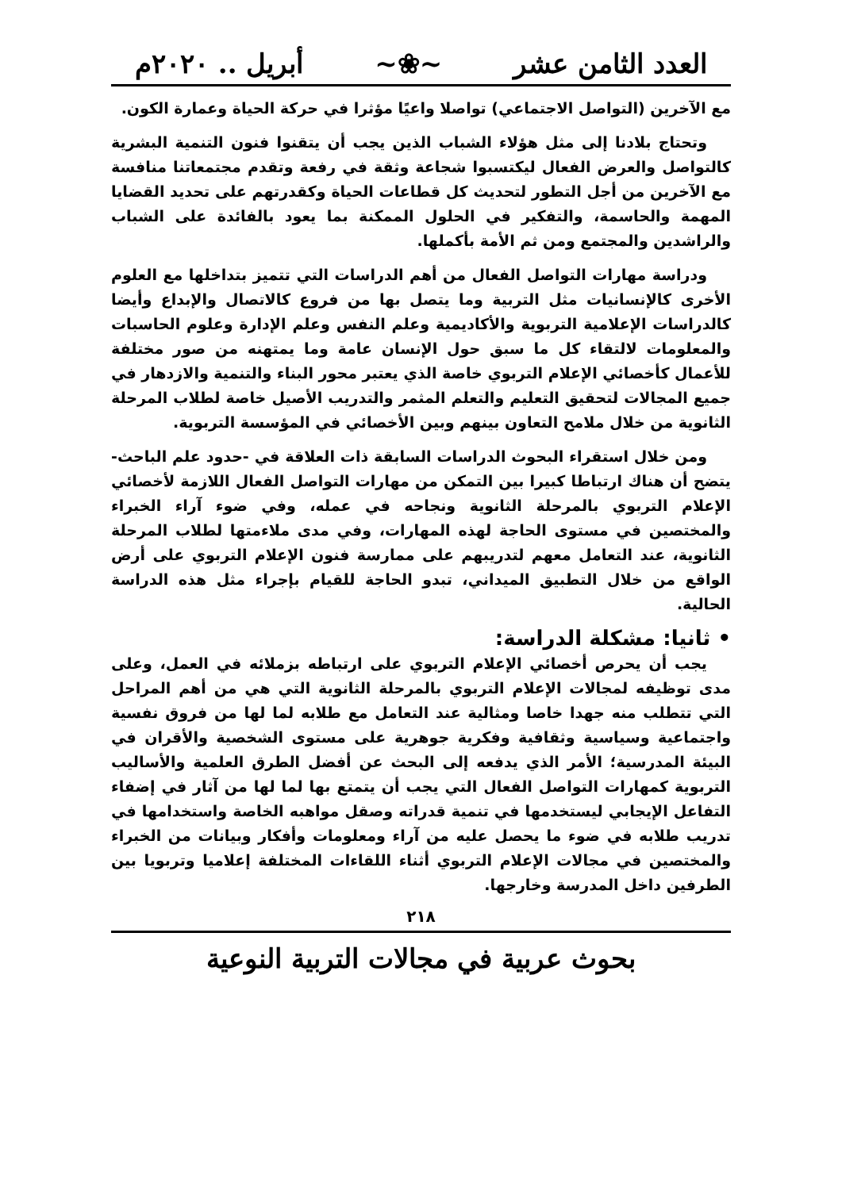العدد الثامن عشر ~❀~ أبريل .. ٢٠٢٠م
مع الآخرين (التواصل الاجتماعي) تواصلا واعيًا مؤثرا في حركة الحياة وعمارة الكون.
وتحتاج بلادنا إلى مثل هؤلاء الشباب الذين يجب أن يتقنوا فنون التنمية البشرية كالتواصل والعرض الفعال ليكتسبوا شجاعة وثقة في رفعة وتقدم مجتمعاتنا منافسة مع الآخرين من أجل التطور لتحديث كل قطاعات الحياة وكقدرتهم على تحديد القضايا المهمة والحاسمة، والتفكير في الحلول الممكنة بما يعود بالفائدة على الشباب والراشدين والمجتمع ومن ثم الأمة بأكملها.
ودراسة مهارات التواصل الفعال من أهم الدراسات التي تتميز بتداخلها مع العلوم الأخرى كالإنسانيات مثل التربية وما يتصل بها من فروع كالاتصال والإبداع وأيضا كالدراسات الإعلامية التربوية والأكاديمية وعلم النفس وعلم الإدارة وعلوم الحاسبات والمعلومات لالتقاء كل ما سبق حول الإنسان عامة وما يمتهنه من صور مختلفة للأعمال كأخصائي الإعلام التربوي خاصة الذي يعتبر محور البناء والتنمية والازدهار في جميع المجالات لتحقيق التعليم والتعلم المثمر والتدريب الأصيل خاصة لطلاب المرحلة الثانوية من خلال ملامح التعاون بينهم وبين الأخصائي في المؤسسة التربوية.
ومن خلال استقراء البحوث الدراسات السابقة ذات العلاقة في -حدود علم الباحث- يتضح أن هناك ارتباطا كبيرا بين التمكن من مهارات التواصل الفعال اللازمة لأخصائي الإعلام التربوي بالمرحلة الثانوية ونجاحه في عمله، وفي ضوء آراء الخبراء والمختصين في مستوى الحاجة لهذه المهارات، وفي مدى ملاءمتها لطلاب المرحلة الثانوية، عند التعامل معهم لتدريبهم على ممارسة فنون الإعلام التربوي على أرض الواقع من خلال التطبيق الميداني، تبدو الحاجة للقيام بإجراء مثل هذه الدراسة الحالية.
• ثانيا: مشكلة الدراسة:
يجب أن يحرص أخصائي الإعلام التربوي على ارتباطه بزملائه في العمل، وعلى مدى توظيفه لمجالات الإعلام التربوي بالمرحلة الثانوية التي هي من أهم المراحل التي تتطلب منه جهدا خاصا ومثالية عند التعامل مع طلابه لما لها من فروق نفسية واجتماعية وسياسية وثقافية وفكرية جوهرية على مستوى الشخصية والأقران في البيئة المدرسية؛ الأمر الذي يدفعه إلى البحث عن أفضل الطرق العلمية والأساليب التربوية كمهارات التواصل الفعال التي يجب أن يتمتع بها لما لها من آثار في إضفاء التفاعل الإيجابي ليستخدمها في تنمية قدراته وصقل مواهبه الخاصة واستخدامها في تدريب طلابه في ضوء ما يحصل عليه من آراء ومعلومات وأفكار وبيانات من الخبراء والمختصين في مجالات الإعلام التربوي أثناء اللقاءات المختلفة إعلاميا وتربويا بين الطرفين داخل المدرسة وخارجها.
٢١٨
بحوث عربية في مجالات التربية النوعية